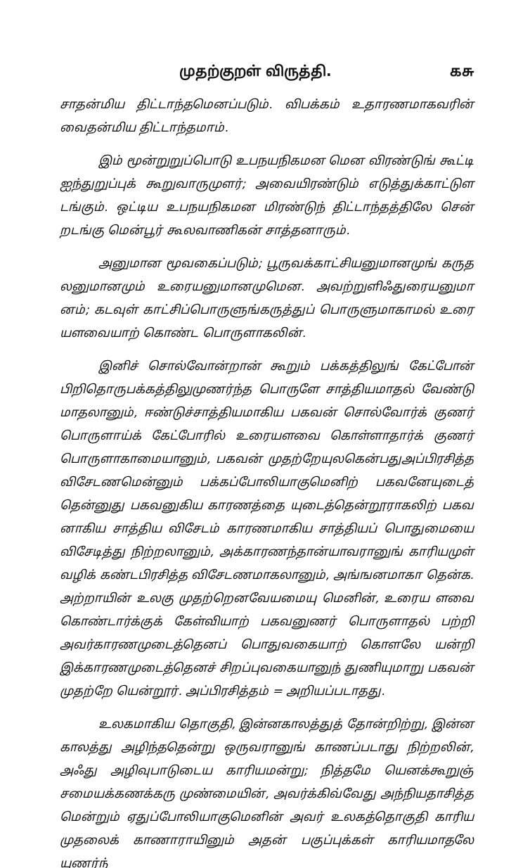முதற்குறள் விருத்தி. கசு
சாதன்மிய திட்டாந்தமெனப்படும். விபக்கம் உதாரணமாகவரின் வைதன்மிய திட்டாந்தமாம்.
இம் மூன்றுறுப்பொடு உபநயநிகமன மென விரண்டுங் கூட்டி ஐந்துறுப்புக் கூறுவாருமுளர்; அவையிரண்டும் எடுத்துக்காட்டுள டங்கும். ஒட்டிய உபநயநிகமன மிரண்டுந் திட்டாந்தத்திலே சென் றடங்கு மென்பூர் கூலவாணிகன் சாத்தனாரும்.
அனுமான மூவகைப்படும்; பூருவக்காட்சியனுமானமுங் கருத லனுமானமும் உரையனுமானமுமென. அவற்றுளிஃதுரையனுமா னம்; கடவுள் காட்சிப்பொருளுங்கருத்துப் பொருளுமாகாமல் உரை யளவையாற் கொண்ட பொருளாகலின்.
இனிச் சொல்வோன்றான் கூறும் பக்கத்திலுங் கேட்போன் பிறிதொருபக்கத்திலுமுணர்ந்த பொருளே சாத்தியமாதல் வேண்டு மாதலானும், ஈண்டுச்சாத்தியமாகிய பகவன் சொல்வோர்க் குணர் பொருளாய்க் கேட்போரில் உரையளவை கொள்ளாதார்க் குணர் பொருளாகாமையானும், பகவன் முதற்றேயுலகென்பதுஅப்பிரசித்த விசேடணமென்னும் பக்கப்போலியாகுமெனிற் பகவனேயுடைத் தென்னுது பகவனுகிய காரணத்தை யுடைத்தென்றூராகலிற் பகவ னாகிய சாத்திய விசேடம் காரணமாகிய சாத்தியப் பொதுமையை விசேடித்து நிற்றலானும், அக்காரணந்தான்யாவரானுங் காரியமுள் வழிக் கண்டபிரசித்த விசேடணமாகலானும், அங்ஙனமாகா தென்க. அற்றாயின் உலகு முதற்றெனவேயமையு மெனின், உரைய ளவை கொண்டார்க்குக் கேள்வியாற் பகவனுணர் பொருளாதல் பற்றி அவர்காரணமுடைத்தெனப் பொதுவகையாற் கொளலே யன்றி இக்காரணமுடைத்தெனச் சிறப்புவகையானுந் துணியுமாறு பகவன் முதற்றே யென்றூர். அப்பிரசித்தம் = அறியப்படாதது.
உலகமாகிய தொகுதி, இன்னகாலத்துத் தோன்றிற்று, இன்ன காலத்து அழிந்ததென்று ஒருவரானுங் காணப்படாது நிற்றலின், அஃது அழிவுபாடுடைய காரியமன்று; நித்தமே யெனக்கூறுஞ் சமையக்கணக்கரு முண்மையின், அவர்க்கிவ்வேது அந்நியதாசித்த மென்றும் ஏதுப்போலியாகுமெனின் அவர் உலகத்தொகுதி காரிய முதலைக் காணாராயினும் அதன் பகுப்புக்கள் காரியமாதலே யுணர்ந்